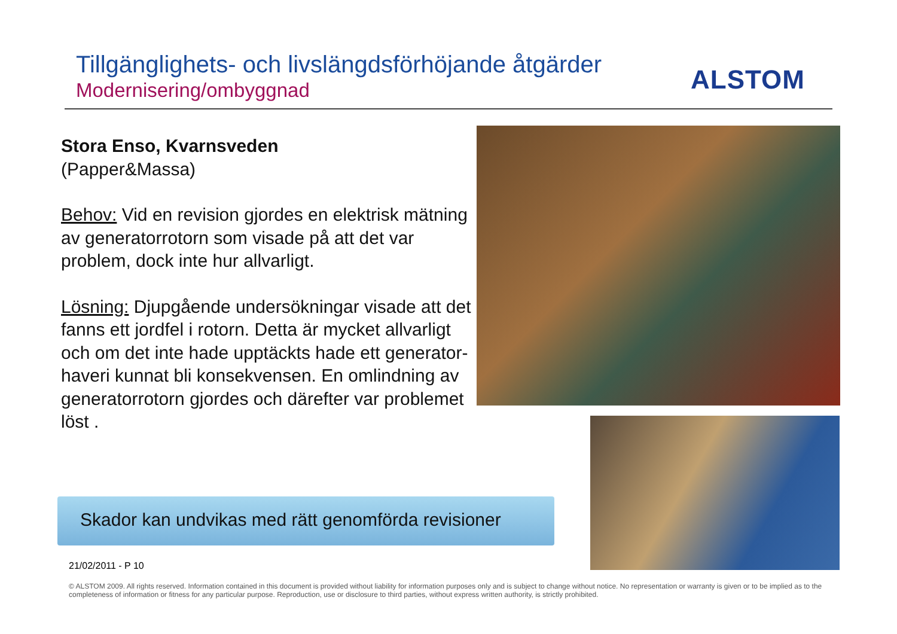Tillgänglighets- och livslängdsförhöjande åtgärder
Modernisering/ombyggnad
ALSTOM
Stora Enso, Kvarnsveden
(Papper&Massa)
Behov: Vid en revision gjordes en elektrisk mätning av generatorrotorn som visade på att det var problem, dock inte hur allvarligt.
Lösning: Djupgående undersökningar visade att det fanns ett jordfel i rotorn. Detta är mycket allvarligt och om det inte hade upptäckts hade ett generator-haveri kunnat bli konsekvensen. En omlindning av generatorrotorn gjordes och därefter var problemet löst .
Skador kan undvikas med rätt genomförda revisioner
21/02/2011 - P 10
© ALSTOM 2009. All rights reserved. Information contained in this document is provided without liability for information purposes only and is subject to change without notice. No representation or warranty is given or to be implied as to the completeness of information or fitness for any particular purpose. Reproduction, use or disclosure to third parties, without express written authority, is strictly prohibited.